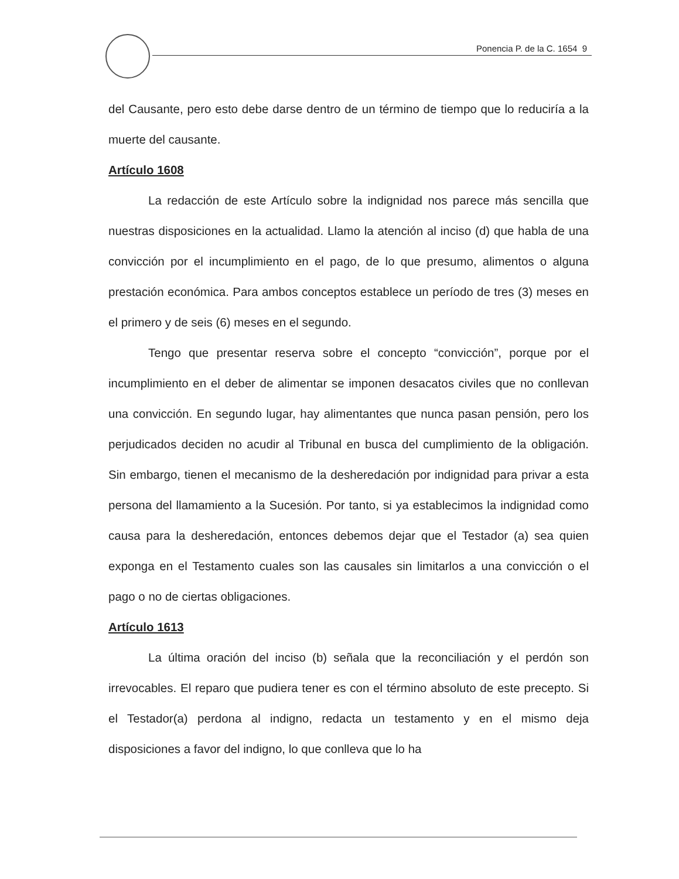Ponencia P. de la C. 1654 9
del Causante, pero esto debe darse dentro de un término de tiempo que lo reduciría a la muerte del causante.
Artículo 1608
La redacción de este Artículo sobre la indignidad nos parece más sencilla que nuestras disposiciones en la actualidad. Llamo la atención al inciso (d) que habla de una convicción por el incumplimiento en el pago, de lo que presumo, alimentos o alguna prestación económica. Para ambos conceptos establece un período de tres (3) meses en el primero y de seis (6) meses en el segundo.
Tengo que presentar reserva sobre el concepto “convicción”, porque por el incumplimiento en el deber de alimentar se imponen desacatos civiles que no conllevan una convicción. En segundo lugar, hay alimentantes que nunca pasan pensión, pero los perjudicados deciden no acudir al Tribunal en busca del cumplimiento de la obligación. Sin embargo, tienen el mecanismo de la desheredación por indignidad para privar a esta persona del llamamiento a la Sucesión. Por tanto, si ya establecimos la indignidad como causa para la desheredación, entonces debemos dejar que el Testador (a) sea quien exponga en el Testamento cuales son las causales sin limitarlos a una convicción o el pago o no de ciertas obligaciones.
Artículo 1613
La última oración del inciso (b) señala que la reconciliación y el perdón son irrevocables. El reparo que pudiera tener es con el término absoluto de este precepto. Si el Testador(a) perdona al indigno, redacta un testamento y en el mismo deja disposiciones a favor del indigno, lo que conlleva que lo ha